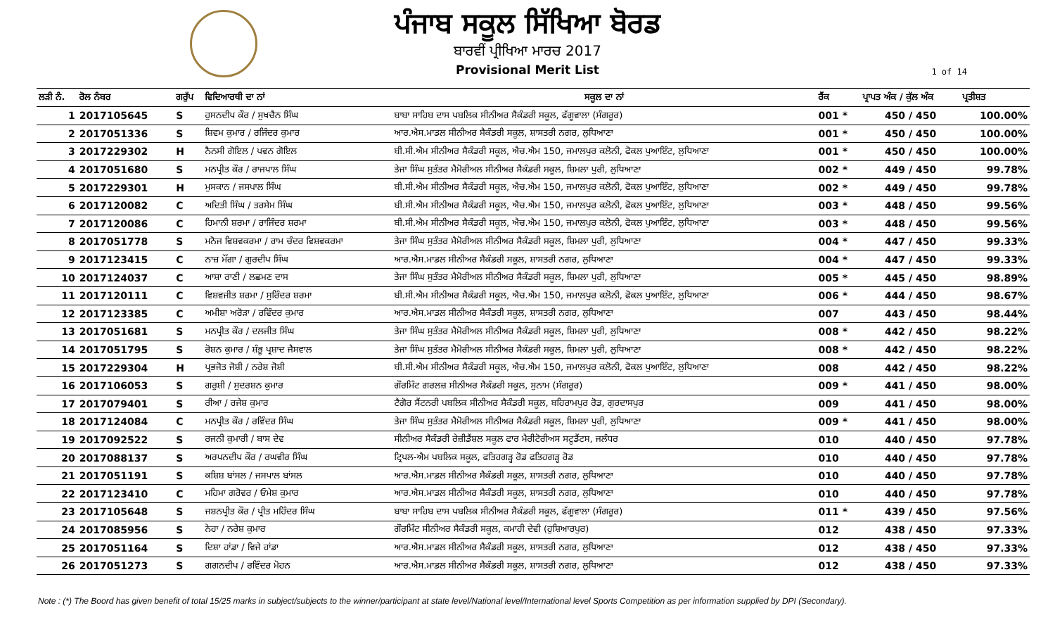ਪੰਜਾਬ ਸਕੂਲ ਸਿੱਖਿਆ ਬੋਰਡ
ਬਾਰਵੀਂ ਪ੍ਰੀਖਿਆ ਮਾਰਚ 2017
Provisional Merit List
1 of 14
| ਲੜੀ ਨੰ. | ਰੋਲ ਨੰਬਰ | ਗਰੁੱਪ | ਵਿਦਿਆਰਥੀ ਦਾ ਨਾਂ | ਸਕੂਲ ਦਾ ਨਾਂ | ਰੈਂਕ | ਪ੍ਰਾਪਤ ਅੰਕ / ਕੁੱਲ ਅੰਕ | ਪ੍ਰਤੀਸ਼ਤ |
| --- | --- | --- | --- | --- | --- | --- | --- |
| 1 | 2017105645 | S | ਹੁਸਨਦੀਪ ਕੌਰ / ਸੁਖਚੈਨ ਸਿੰਘ | ਬਾਬਾ ਸਾਹਿਬ ਦਾਸ ਪਬਲਿਕ ਸੀਨੀਅਰ ਸੈਕੰਡਰੀ ਸਕੂਲ, ਫੱਗੂਵਾਲਾ (ਸੰਗਰੂਰ) | 001 * | 450 / 450 | 100.00% |
| 2 | 2017051336 | S | ਸ਼ਿਵਮ ਕੁਮਾਰ / ਰਜਿੰਦਰ ਕੁਮਾਰ | ਆਰ.ਐਸ.ਮਾਡਲ ਸੀਨੀਅਰ ਸੈਕੰਡਰੀ ਸਕੂਲ, ਸ਼ਾਸਤਰੀ ਨਗਰ, ਲੁਧਿਆਣਾ | 001 * | 450 / 450 | 100.00% |
| 3 | 2017229302 | H | ਨੈਨਸੀ ਗੋਇਲ / ਪਵਨ ਗੋਇਲ | ਬੀ.ਸੀ.ਐਮ ਸੀਨੀਅਰ ਸੈਕੰਡਰੀ ਸਕੂਲ, ਐਚ.ਐਮ 150, ਜਮਾਲਪੁਰ ਕਲੋਨੀ, ਫੋਕਲ ਪੁਆਇੰਟ, ਲੁਧਿਆਣਾ | 001 * | 450 / 450 | 100.00% |
| 4 | 2017051680 | S | ਮਨਪ੍ਰੀਤ ਕੌਰ / ਰਾਜਪਾਲ ਸਿੰਘ | ਤੇਜਾ ਸਿੰਘ ਸੁਤੰਤਰ ਮੈਮੋਰੀਅਲ ਸੀਨੀਅਰ ਸੈਕੰਡਰੀ ਸਕੂਲ, ਸ਼ਿਮਲਾ ਪੁਰੀ, ਲੁਧਿਆਣਾ | 002 * | 449 / 450 | 99.78% |
| 5 | 2017229301 | H | ਮੁਸਕਾਨ / ਜਸਪਾਲ ਸਿੰਘ | ਬੀ.ਸੀ.ਐਮ ਸੀਨੀਅਰ ਸੈਕੰਡਰੀ ਸਕੂਲ, ਐਚ.ਐਮ 150, ਜਮਾਲਪੁਰ ਕਲੋਨੀ, ਫੋਕਲ ਪੁਆਇੰਟ, ਲੁਧਿਆਣਾ | 002 * | 449 / 450 | 99.78% |
| 6 | 2017120082 | C | ਅਦਿਤੀ ਸਿੰਘ / ਤਰਸੇਮ ਸਿੰਘ | ਬੀ.ਸੀ.ਐਮ ਸੀਨੀਅਰ ਸੈਕੰਡਰੀ ਸਕੂਲ, ਐਚ.ਐਮ 150, ਜਮਾਲਪੁਰ ਕਲੋਨੀ, ਫੋਕਲ ਪੁਆਇੰਟ, ਲੁਧਿਆਣਾ | 003 * | 448 / 450 | 99.56% |
| 7 | 2017120086 | C | ਹਿਮਾਨੀ ਸ਼ਰਮਾ / ਰਾਜਿੰਦਰ ਸ਼ਰਮਾ | ਬੀ.ਸੀ.ਐਮ ਸੀਨੀਅਰ ਸੈਕੰਡਰੀ ਸਕੂਲ, ਐਚ.ਐਮ 150, ਜਮਾਲਪੁਰ ਕਲੋਨੀ, ਫੋਕਲ ਪੁਆਇੰਟ, ਲੁਧਿਆਣਾ | 003 * | 448 / 450 | 99.56% |
| 8 | 2017051778 | S | ਮਨੋਜ ਵਿਸ਼ਵਕਰਮਾ / ਰਾਮ ਚੰਦਰ ਵਿਸ਼ਵਕਰਮਾ | ਤੇਜਾ ਸਿੰਘ ਸੁਤੰਤਰ ਮੈਮੋਰੀਅਲ ਸੀਨੀਅਰ ਸੈਕੰਡਰੀ ਸਕੂਲ, ਸ਼ਿਮਲਾ ਪੁਰੀ, ਲੁਧਿਆਣਾ | 004 * | 447 / 450 | 99.33% |
| 9 | 2017123415 | C | ਨਾਜ਼ ਮੌਂਗਾ / ਗੁਰਦੀਪ ਸਿੰਘ | ਆਰ.ਐਸ.ਮਾਡਲ ਸੀਨੀਅਰ ਸੈਕੰਡਰੀ ਸਕੂਲ, ਸ਼ਾਸਤਰੀ ਨਗਰ, ਲੁਧਿਆਣਾ | 004 * | 447 / 450 | 99.33% |
| 10 | 2017124037 | C | ਆਸ਼ਾ ਰਾਣੀ / ਲਛਮਣ ਦਾਸ | ਤੇਜਾ ਸਿੰਘ ਸੁਤੰਤਰ ਮੈਮੋਰੀਅਲ ਸੀਨੀਅਰ ਸੈਕੰਡਰੀ ਸਕੂਲ, ਸ਼ਿਮਲਾ ਪੁਰੀ, ਲੁਧਿਆਣਾ | 005 * | 445 / 450 | 98.89% |
| 11 | 2017120111 | C | ਵਿਸ਼ਵਜੀਤ ਸ਼ਰਮਾ / ਸੁਰਿੰਦਰ ਸ਼ਰਮਾ | ਬੀ.ਸੀ.ਐਮ ਸੀਨੀਅਰ ਸੈਕੰਡਰੀ ਸਕੂਲ, ਐਚ.ਐਮ 150, ਜਮਾਲਪੁਰ ਕਲੋਨੀ, ਫੋਕਲ ਪੁਆਇੰਟ, ਲੁਧਿਆਣਾ | 006 * | 444 / 450 | 98.67% |
| 12 | 2017123385 | C | ਅਮੀਸ਼ਾ ਅਰੋੜਾ / ਰਵਿੰਦਰ ਕੁਮਾਰ | ਆਰ.ਐਸ.ਮਾਡਲ ਸੀਨੀਅਰ ਸੈਕੰਡਰੀ ਸਕੂਲ, ਸ਼ਾਸਤਰੀ ਨਗਰ, ਲੁਧਿਆਣਾ | 007 | 443 / 450 | 98.44% |
| 13 | 2017051681 | S | ਮਨਪ੍ਰੀਤ ਕੌਰ / ਦਲਜੀਤ ਸਿੰਘ | ਤੇਜਾ ਸਿੰਘ ਸੁਤੰਤਰ ਮੈਮੋਰੀਅਲ ਸੀਨੀਅਰ ਸੈਕੰਡਰੀ ਸਕੂਲ, ਸ਼ਿਮਲਾ ਪੁਰੀ, ਲੁਧਿਆਣਾ | 008 * | 442 / 450 | 98.22% |
| 14 | 2017051795 | S | ਰੋਸ਼ਨ ਕੁਮਾਰ / ਸ਼ੰਭੂ ਪ੍ਰਸ਼ਾਦ ਜੈਸਵਾਲ | ਤੇਜਾ ਸਿੰਘ ਸੁਤੰਤਰ ਮੈਮੋਰੀਅਲ ਸੀਨੀਅਰ ਸੈਕੰਡਰੀ ਸਕੂਲ, ਸ਼ਿਮਲਾ ਪੁਰੀ, ਲੁਧਿਆਣਾ | 008 * | 442 / 450 | 98.22% |
| 15 | 2017229304 | H | ਪ੍ਰਭਜੋਤ ਜੋਸ਼ੀ / ਨਰੇਸ਼ ਜੋਸ਼ੀ | ਬੀ.ਸੀ.ਐਮ ਸੀਨੀਅਰ ਸੈਕੰਡਰੀ ਸਕੂਲ, ਐਚ.ਐਮ 150, ਜਮਾਲਪੁਰ ਕਲੋਨੀ, ਫੋਕਲ ਪੁਆਇੰਟ, ਲੁਧਿਆਣਾ | 008 | 442 / 450 | 98.22% |
| 16 | 2017106053 | S | ਗਰੁਸ਼ੀ / ਸੁਦਰਸ਼ਨ ਕੁਮਾਰ | ਗੌਰਮਿੰਟ ਗਰਲਜ਼ ਸੀਨੀਅਰ ਸੈਕੰਡਰੀ ਸਕੂਲ, ਸੁਨਾਮ (ਸੰਗਰੂਰ) | 009 * | 441 / 450 | 98.00% |
| 17 | 2017079401 | S | ਰੀਆ / ਰਜੇਸ਼ ਕੁਮਾਰ | ਟੈਗੋਰ ਸੈਂਟਨਰੀ ਪਬਲਿਕ ਸੀਨੀਅਰ ਸੈਕੰਡਰੀ ਸਕੂਲ, ਬਹਿਰਾਮਪੁਰ ਰੋਡ, ਗੁਰਦਾਸਪੁਰ | 009 | 441 / 450 | 98.00% |
| 18 | 2017124084 | C | ਮਨਪ੍ਰੀਤ ਕੌਰ / ਰਵਿੰਦਰ ਸਿੰਘ | ਤੇਜਾ ਸਿੰਘ ਸੁਤੰਤਰ ਮੈਮੋਰੀਅਲ ਸੀਨੀਅਰ ਸੈਕੰਡਰੀ ਸਕੂਲ, ਸ਼ਿਮਲਾ ਪੁਰੀ, ਲੁਧਿਆਣਾ | 009 * | 441 / 450 | 98.00% |
| 19 | 2017092522 | S | ਰਜਨੀ ਕੁਮਾਰੀ / ਬਾਸ ਦੇਵ | ਸੀਨੀਅਰ ਸੈਕੰਡਰੀ ਰੇਜ਼ੀਡੈਂਸ਼ਲ ਸਕੂਲ ਫਾਰ ਮੈਰੀਟੋਰੀਅਸ ਸਟੂਡੈਂਟਸ, ਜਲੰਧਰ | 010 | 440 / 450 | 97.78% |
| 20 | 2017088137 | S | ਅਰਪਨਦੀਪ ਕੌਰ / ਰਘਵੀਰ ਸਿੰਘ | ਟ੍ਰਿਪਲ-ਐਮ ਪਬਲਿਕ ਸਕੂਲ, ਫਤਿਹਗੜ੍ਹ ਰੋਡ ਫਤਿਹਗੜ੍ਹ ਰੋਡ | 010 | 440 / 450 | 97.78% |
| 21 | 2017051191 | S | ਕਸ਼ਿਸ਼ ਬਾਂਸਲ / ਜਸਪਾਲ ਬਾਂਸਲ | ਆਰ.ਐਸ.ਮਾਡਲ ਸੀਨੀਅਰ ਸੈਕੰਡਰੀ ਸਕੂਲ, ਸ਼ਾਸਤਰੀ ਨਗਰ, ਲੁਧਿਆਣਾ | 010 | 440 / 450 | 97.78% |
| 22 | 2017123410 | C | ਮਹਿਮਾ ਗਰੋਵਰ / ਓਮੇਸ਼ ਕੁਮਾਰ | ਆਰ.ਐਸ.ਮਾਡਲ ਸੀਨੀਅਰ ਸੈਕੰਡਰੀ ਸਕੂਲ, ਸ਼ਾਸਤਰੀ ਨਗਰ, ਲੁਧਿਆਣਾ | 010 | 440 / 450 | 97.78% |
| 23 | 2017105648 | S | ਜਸ਼ਨਪ੍ਰੀਤ ਕੌਰ / ਪ੍ਰੀਤ ਮਹਿੰਦਰ ਸਿੰਘ | ਬਾਬਾ ਸਾਹਿਬ ਦਾਸ ਪਬਲਿਕ ਸੀਨੀਅਰ ਸੈਕੰਡਰੀ ਸਕੂਲ, ਫੱਗੂਵਾਲਾ (ਸੰਗਰੂਰ) | 011 * | 439 / 450 | 97.56% |
| 24 | 2017085956 | S | ਨੇਹਾ / ਨਰੇਸ਼ ਕੁਮਾਰ | ਗੌਰਮਿੰਟ ਸੀਨੀਅਰ ਸੈਕੰਡਰੀ ਸਕੂਲ, ਕਮਾਹੀ ਦੇਵੀ (ਹੁਸ਼ਿਆਰਪੁਰ) | 012 | 438 / 450 | 97.33% |
| 25 | 2017051164 | S | ਦਿਸ਼ਾ ਹਾਂਡਾ / ਵਿਜੇ ਹਾਂਡਾ | ਆਰ.ਐਸ.ਮਾਡਲ ਸੀਨੀਅਰ ਸੈਕੰਡਰੀ ਸਕੂਲ, ਸ਼ਾਸਤਰੀ ਨਗਰ, ਲੁਧਿਆਣਾ | 012 | 438 / 450 | 97.33% |
| 26 | 2017051273 | S | ਗਗਨਦੀਪ / ਰਵਿੰਦਰ ਮੋਹਨ | ਆਰ.ਐਸ.ਮਾਡਲ ਸੀਨੀਅਰ ਸੈਕੰਡਰੀ ਸਕੂਲ, ਸ਼ਾਸਤਰੀ ਨਗਰ, ਲੁਧਿਆਣਾ | 012 | 438 / 450 | 97.33% |
Note : (*) The Boord has given benefit of total 15/25 marks in subject/subjects to the winner/participant at state level/National level/International level Sports Competition as per information supplied by DPI (Secondary).